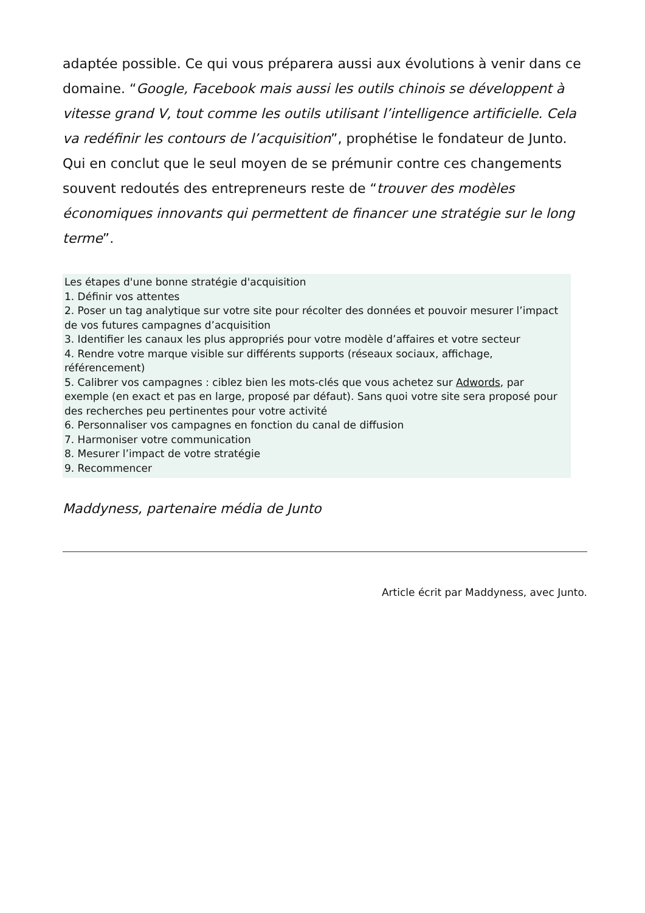adaptée possible. Ce qui vous préparera aussi aux évolutions à venir dans ce domaine. “Google, Facebook mais aussi les outils chinois se développent à vitesse grand V, tout comme les outils utilisant l’intelligence artificielle. Cela va redéfinir les contours de l’acquisition”, prophétise le fondateur de Junto. Qui en conclut que le seul moyen de se prémunir contre ces changements souvent redoutés des entrepreneurs reste de “trouver des modèles économiques innovants qui permettent de financer une stratégie sur le long terme”.
Les étapes d'une bonne stratégie d'acquisition
1. Définir vos attentes
2. Poser un tag analytique sur votre site pour récolter des données et pouvoir mesurer l’impact de vos futures campagnes d’acquisition
3. Identifier les canaux les plus appropriés pour votre modèle d’affaires et votre secteur
4. Rendre votre marque visible sur différents supports (réseaux sociaux, affichage, référencement)
5. Calibrer vos campagnes : ciblez bien les mots-clés que vous achetez sur Adwords, par exemple (en exact et pas en large, proposé par défaut). Sans quoi votre site sera proposé pour des recherches peu pertinentes pour votre activité
6. Personnaliser vos campagnes en fonction du canal de diffusion
7. Harmoniser votre communication
8. Mesurer l’impact de votre stratégie
9. Recommencer
Maddyness, partenaire média de Junto
Article écrit par Maddyness, avec Junto.